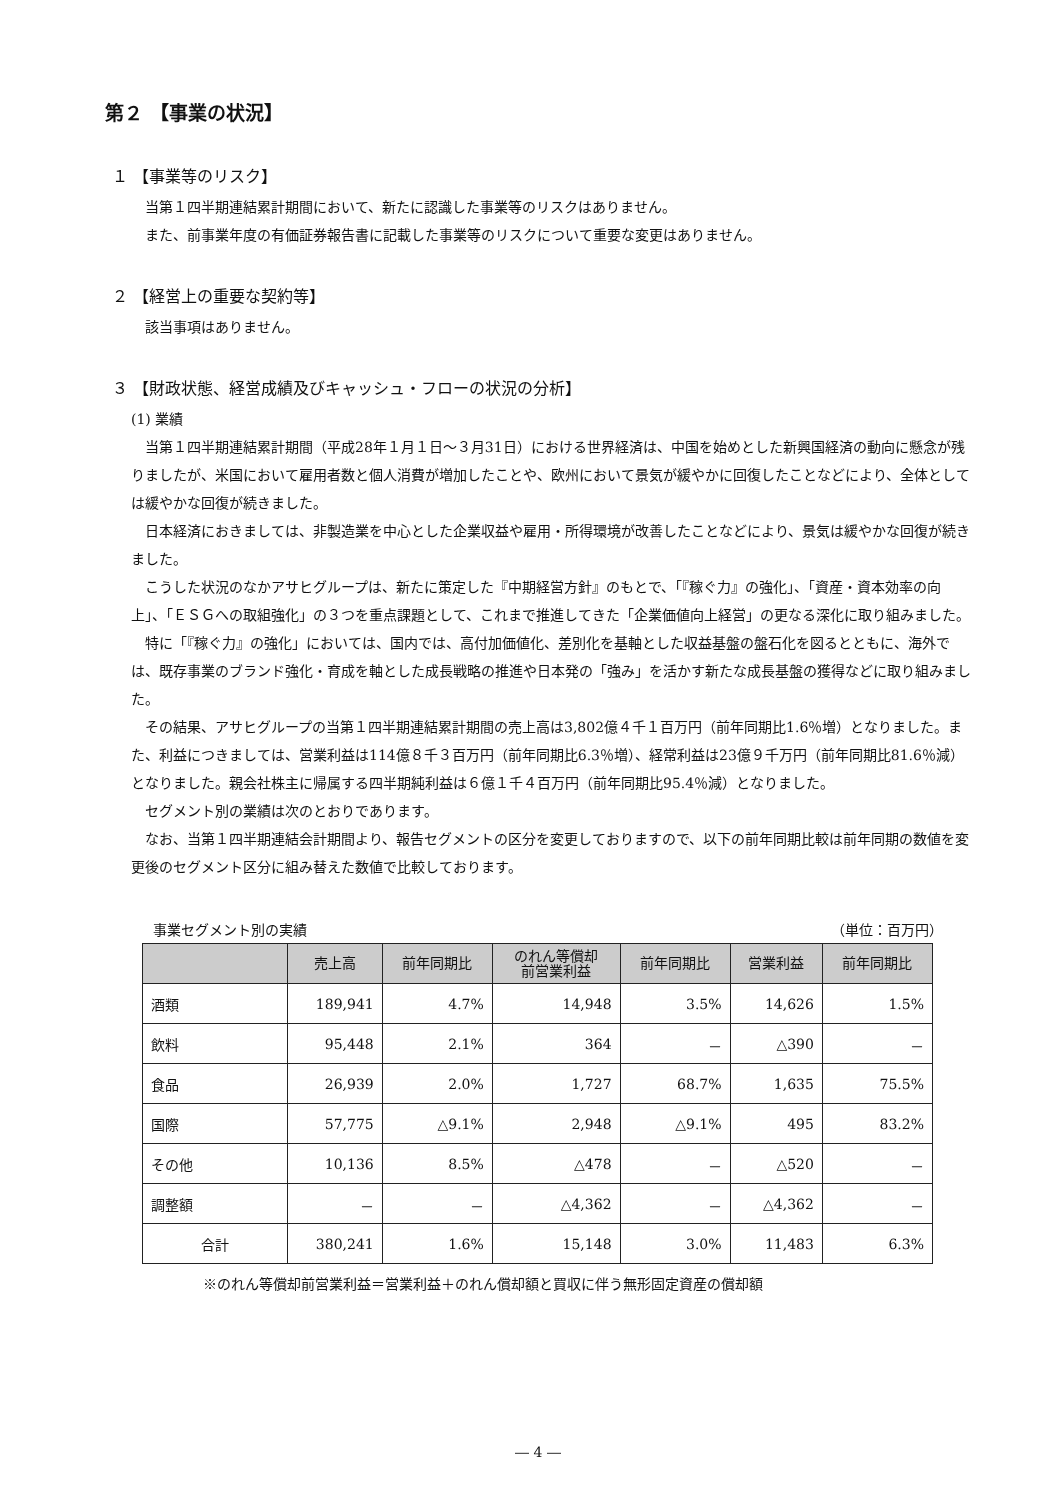第２ 【事業の状況】
１ 【事業等のリスク】
当第１四半期連結累計期間において、新たに認識した事業等のリスクはありません。
また、前事業年度の有価証券報告書に記載した事業等のリスクについて重要な変更はありません。
２ 【経営上の重要な契約等】
該当事項はありません。
３ 【財政状態、経営成績及びキャッシュ・フローの状況の分析】
(1) 業績
当第１四半期連結累計期間（平成28年１月１日～３月31日）における世界経済は、中国を始めとした新興国経済の動向に懸念が残りましたが、米国において雇用者数と個人消費が増加したことや、欧州において景気が緩やかに回復したことなどにより、全体としては緩やかな回復が続きました。
日本経済におきましては、非製造業を中心とした企業収益や雇用・所得環境が改善したことなどにより、景気は緩やかな回復が続きました。
こうした状況のなかアサヒグループは、新たに策定した『中期経営方針』のもとで、「『稼ぐ力』の強化」、「資産・資本効率の向上」、「ＥＳＧへの取組強化」の３つを重点課題として、これまで推進してきた「企業価値向上経営」の更なる深化に取り組みました。
特に「『稼ぐ力』の強化」においては、国内では、高付加価値化、差別化を基軸とした収益基盤の盤石化を図るとともに、海外では、既存事業のブランド強化・育成を軸とした成長戦略の推進や日本発の「強み」を活かす新たな成長基盤の獲得などに取り組みました。
その結果、アサヒグループの当第１四半期連結累計期間の売上高は3,802億４千１百万円（前年同期比1.6％増）となりました。また、利益につきましては、営業利益は114億８千３百万円（前年同期比6.3％増）、経常利益は23億９千万円（前年同期比81.6％減）となりました。親会社株主に帰属する四半期純利益は６億１千４百万円（前年同期比95.4％減）となりました。
セグメント別の業績は次のとおりであります。
なお、当第１四半期連結会計期間より、報告セグメントの区分を変更しておりますので、以下の前年同期比較は前年同期の数値を変更後のセグメント区分に組み替えた数値で比較しております。
事業セグメント別の実績 （単位：百万円）
| | 売上高 | 前年同期比 | のれん等償却 前営業利益 | 前年同期比 | 営業利益 | 前年同期比 |
| --- | --- | --- | --- | --- | --- | --- |
| 酒類 | 189,941 | 4.7% | 14,948 | 3.5% | 14,626 | 1.5% |
| 飲料 | 95,448 | 2.1% | 364 | － | △390 | － |
| 食品 | 26,939 | 2.0% | 1,727 | 68.7% | 1,635 | 75.5% |
| 国際 | 57,775 | △9.1% | 2,948 | △9.1% | 495 | 83.2% |
| その他 | 10,136 | 8.5% | △478 | － | △520 | － |
| 調整額 | － | － | △4,362 | － | △4,362 | － |
| 合計 | 380,241 | 1.6% | 15,148 | 3.0% | 11,483 | 6.3% |
※のれん等償却前営業利益＝営業利益＋のれん償却額と買収に伴う無形固定資産の償却額
― 4 ―